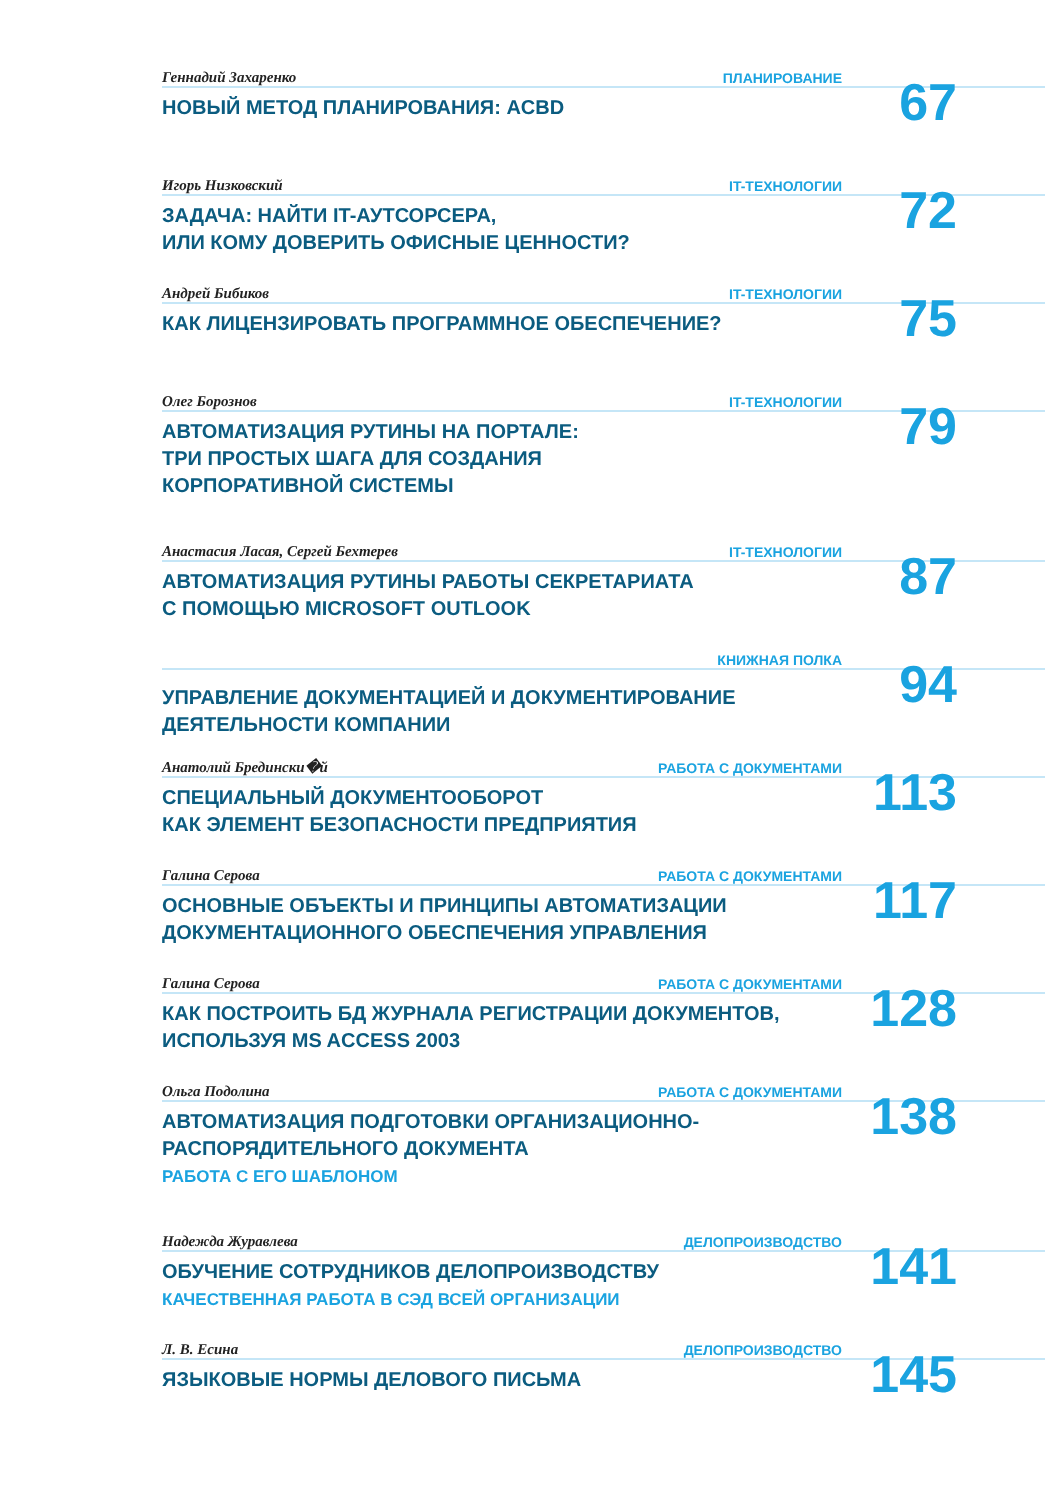Геннадий Захаренко ПЛАНИРОВАНИЕ
НОВЫЙ МЕТОД ПЛАНИРОВАНИЯ: ACBD
67
Игорь Низковский IT-ТЕХНОЛОГИИ
ЗАДАЧА: НАЙТИ IT-АУТСОРСЕРА,
ИЛИ КОМУ ДОВЕРИТЬ ОФИСНЫЕ ЦЕННОСТИ?
72
Андрей Бибиков IT-ТЕХНОЛОГИИ
КАК ЛИЦЕНЗИРОВАТЬ ПРОГРАММНОЕ ОБЕСПЕЧЕНИЕ?
75
Олег Борознов IT-ТЕХНОЛОГИИ
АВТОМАТИЗАЦИЯ РУТИНЫ НА ПОРТАЛЕ:
ТРИ ПРОСТЫХ ШАГА ДЛЯ СОЗДАНИЯ
КОРПОРАТИВНОЙ СИСТЕМЫ
79
Анастасия Ласая, Сергей Бехтерев IT-ТЕХНОЛОГИИ
АВТОМАТИЗАЦИЯ РУТИНЫ РАБОТЫ СЕКРЕТАРИАТА
С ПОМОЩЬЮ MICROSOFT OUTLOOK
87
КНИЖНАЯ ПОЛКА
УПРАВЛЕНИЕ ДОКУМЕНТАЦИЕЙ И ДОКУМЕНТИРОВАНИЕ
ДЕЯТЕЛЬНОСТИ КОМПАНИИ
94
Анатолий Бредински�й РАБОТА С ДОКУМЕНТАМИ
СПЕЦИАЛЬНЫЙ ДОКУМЕНТООБОРОТ
КАК ЭЛЕМЕНТ БЕЗОПАСНОСТИ ПРЕДПРИЯТИЯ
113
Галина Серова РАБОТА С ДОКУМЕНТАМИ
ОСНОВНЫЕ ОБЪЕКТЫ И ПРИНЦИПЫ АВТОМАТИЗАЦИИ
ДОКУМЕНТАЦИОННОГО ОБЕСПЕЧЕНИЯ УПРАВЛЕНИЯ
117
Галина Серова РАБОТА С ДОКУМЕНТАМИ
КАК ПОСТРОИТЬ БД ЖУРНАЛА РЕГИСТРАЦИИ ДОКУМЕНТОВ,
ИСПОЛЬЗУЯ MS ACCESS 2003
128
Ольга Подолина РАБОТА С ДОКУМЕНТАМИ
АВТОМАТИЗАЦИЯ ПОДГОТОВКИ ОРГАНИЗАЦИОННО-
РАСПОРЯДИТЕЛЬНОГО ДОКУМЕНТА
РАБОТА С ЕГО ШАБЛОНОМ
138
Надежда Журавлева ДЕЛОПРОИЗВОДСТВО
ОБУЧЕНИЕ СОТРУДНИКОВ ДЕЛОПРОИЗВОДСТВУ
КАЧЕСТВЕННАЯ РАБОТА В СЭД ВСЕЙ ОРГАНИЗАЦИИ
141
Л. В. Есина ДЕЛОПРОИЗВОДСТВО
ЯЗЫКОВЫЕ НОРМЫ ДЕЛОВОГО ПИСЬМА
145